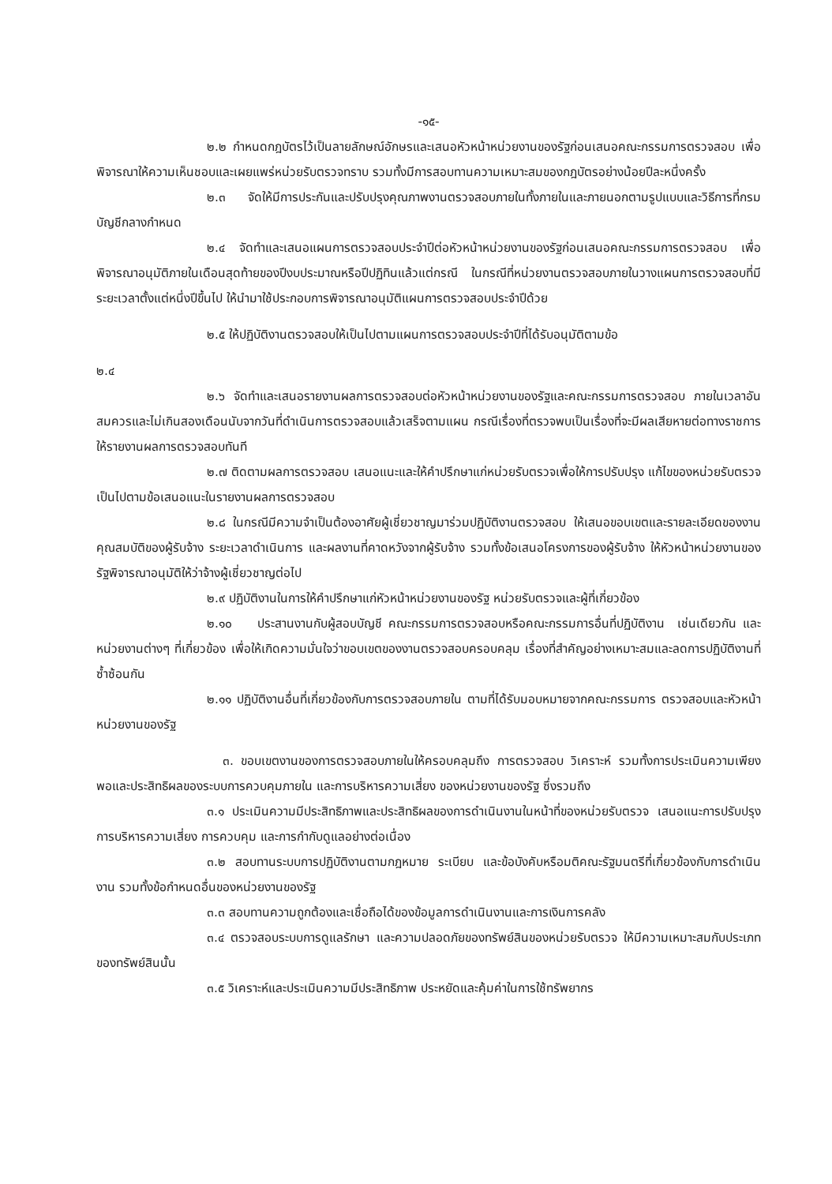-๑๕-
๒.๒ กำหนดกฎบัตรไว้เป็นลายลักษณ์อักษรและเสนอหัวหน้าหน่วยงานของรัฐก่อนเสนอคณะกรรมการตรวจสอบ เพื่อพิจารณาให้ความเห็นชอบและเผยแพร่หน่วยรับตรวจทราบ รวมทั้งมีการสอบทานความเหมาะสมของกฎบัตรอย่างน้อยปีละหนึ่งครั้ง
๒.๓ จัดให้มีการประกันและปรับปรุงคุณภาพงานตรวจสอบภายในทั้งภายในและภายนอกตามรูปแบบและวิธีการที่กรมบัญชีกลางกำหนด
๒.๔ จัดทำและเสนอแผนการตรวจสอบประจำปีต่อหัวหน้าหน่วยงานของรัฐก่อนเสนอคณะกรรมการตรวจสอบ เพื่อพิจารณาอนุมัติภายในเดือนสุดท้ายของปีงบประมาณหรือปีปฏิทินแล้วแต่กรณี ในกรณีที่หน่วยงานตรวจสอบภายในวางแผนการตรวจสอบที่มีระยะเวลาตั้งแต่หนึ่งปีขึ้นไป ให้นำมาใช้ประกอบการพิจารณาอนุมัติแผนการตรวจสอบประจำปีด้วย
๒.๕ ให้ปฏิบัติงานตรวจสอบให้เป็นไปตามแผนการตรวจสอบประจำปีที่ได้รับอนุมัติตามข้อ
๒.๔
๒.๖ จัดทำและเสนอรายงานผลการตรวจสอบต่อหัวหน้าหน่วยงานของรัฐและคณะกรรมการตรวจสอบ ภายในเวลาอันสมควรและไม่เกินสองเดือนนับจากวันที่ดำเนินการตรวจสอบแล้วเสร็จตามแผน กรณีเรื่องที่ตรวจพบเป็นเรื่องที่จะมีผลเสียหายต่อทางราชการให้รายงานผลการตรวจสอบทันที
๒.๗ ติดตามผลการตรวจสอบ เสนอแนะและให้คำปรึกษาแก่หน่วยรับตรวจเพื่อให้การปรับปรุง แก้ไขของหน่วยรับตรวจเป็นไปตามข้อเสนอแนะในรายงานผลการตรวจสอบ
๒.๘ ในกรณีมีความจำเป็นต้องอาศัยผู้เชี่ยวชาญมาร่วมปฏิบัติงานตรวจสอบ ให้เสนอขอบเขตและรายละเอียดของงาน คุณสมบัติของผู้รับจ้าง ระยะเวลาดำเนินการ และผลงานที่คาดหวังจากผู้รับจ้าง รวมทั้งข้อเสนอโครงการของผู้รับจ้าง ให้หัวหน้าหน่วยงานของรัฐพิจารณาอนุมัติให้ว่าจ้างผู้เชี่ยวชาญต่อไป
๒.๙ ปฏิบัติงานในการให้คำปรึกษาแก่หัวหน้าหน่วยงานของรัฐ หน่วยรับตรวจและผู้ที่เกี่ยวข้อง
๒.๑๐ ประสานงานกับผู้สอบบัญชี คณะกรรมการตรวจสอบหรือคณะกรรมการอื่นที่ปฏิบัติงาน เช่นเดียวกัน และหน่วยงานต่างๆ ที่เกี่ยวข้อง เพื่อให้เกิดความมั่นใจว่าขอบเขตของงานตรวจสอบครอบคลุม เรื่องที่สำคัญอย่างเหมาะสมและลดการปฏิบัติงานที่ซ้ำซ้อนกัน
๒.๑๑ ปฏิบัติงานอื่นที่เกี่ยวข้องกับการตรวจสอบภายใน ตามที่ได้รับมอบหมายจากคณะกรรมการ ตรวจสอบและหัวหน้าหน่วยงานของรัฐ
๓. ขอบเขตงานของการตรวจสอบภายในให้ครอบคลุมถึง การตรวจสอบ วิเคราะห์ รวมทั้งการประเมินความเพียงพอและประสิทธิผลของระบบการควบคุมภายใน และการบริหารความเสี่ยง ของหน่วยงานของรัฐ ซึ่งรวมถึง
๓.๑ ประเมินความมีประสิทธิภาพและประสิทธิผลของการดำเนินงานในหน้าที่ของหน่วยรับตรวจ เสนอแนะการปรับปรุงการบริหารความเสี่ยง การควบคุม และการกำกับดูแลอย่างต่อเนื่อง
๓.๒ สอบทานระบบการปฏิบัติงานตามกฎหมาย ระเบียบ และข้อบังคับหรือมติคณะรัฐมนตรีที่เกี่ยวข้องกับการดำเนินงาน รวมทั้งข้อกำหนดอื่นของหน่วยงานของรัฐ
๓.๓ สอบทานความถูกต้องและเชื่อถือได้ของข้อมูลการดำเนินงานและการเงินการคลัง
๓.๔ ตรวจสอบระบบการดูแลรักษา และความปลอดภัยของทรัพย์สินของหน่วยรับตรวจ ให้มีความเหมาะสมกับประเภทของทรัพย์สินนั้น
๓.๕ วิเคราะห์และประเมินความมีประสิทธิภาพ ประหยัดและคุ้มค่าในการใช้ทรัพยากร